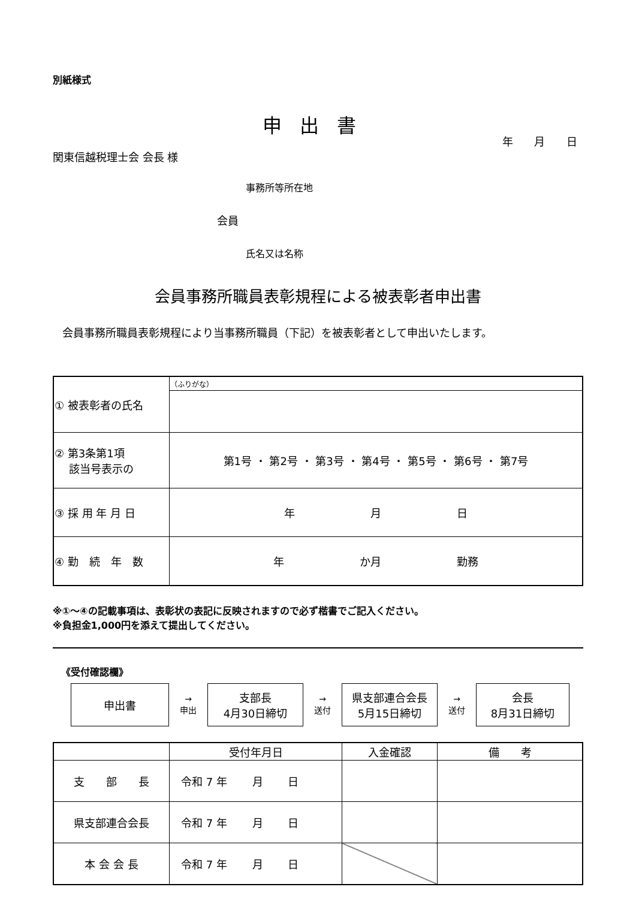別紙様式
申出書
年 月 日
関東信越税理士会 会長 様
事務所等所在地
会員
氏名又は名称
会員事務所職員表彰規程による被表彰者申出書
会員事務所職員表彰規程により当事務所職員（下記）を被表彰者として申出いたします。
| ① 被表彰者の氏名 | （ふりがな） |
| ② 第3条第1項 該当号表示の | 第1号 ・ 第2号 ・ 第3号 ・ 第4号 ・ 第5号 ・ 第6号 ・ 第7号 |
| ③ 採 用 年 月 日 | 年 月 日 |
| ④ 勤 続 年 数 | 年 か月 勤務 |
※①～④の記載事項は、表彰状の表記に反映されますので必ず楷書でご記入ください。
※負担金1,000円を添えて提出してください。
《受付確認欄》
申出書
→
申出
支部長
4月30日締切
→
送付
県支部連合会長
5月15日締切
→
送付
会長
8月31日締切
| | 受付年月日 | 入金確認 | 備 考 |
| 支 部 長 | 令和 7 年 月 日 | | |
| 県支部連合会長 | 令和 7 年 月 日 | | |
| 本 会 会 長 | 令和 7 年 月 日 | | |